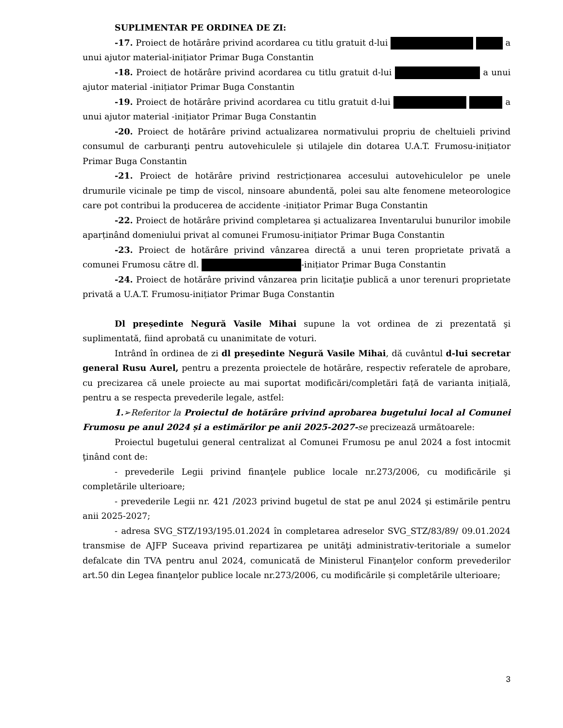SUPLIMENTAR PE ORDINEA DE ZI:
-17. Proiect de hotărâre privind acordarea cu titlu gratuit d-lui a unui ajutor material-inițiator Primar Buga Constantin
-18. Proiect de hotărâre privind acordarea cu titlu gratuit d-lui a unui ajutor material -inițiator Primar Buga Constantin
-19. Proiect de hotărâre privind acordarea cu titlu gratuit d-lui a unui ajutor material -inițiator Primar Buga Constantin
-20. Proiect de hotărâre privind actualizarea normativului propriu de cheltuieli privind consumul de carburanţi pentru autovehiculele și utilajele din dotarea U.A.T. Frumosu-inițiator Primar Buga Constantin
-21. Proiect de hotărâre privind restricționarea accesului autovehiculelor pe unele drumurile vicinale pe timp de viscol, ninsoare abundentă, polei sau alte fenomene meteorologice care pot contribui la producerea de accidente -inițiator Primar Buga Constantin
-22. Proiect de hotărâre privind completarea şi actualizarea Inventarului bunurilor imobile aparținând domeniului privat al comunei Frumosu-inițiator Primar Buga Constantin
-23. Proiect de hotărâre privind vânzarea directă a unui teren proprietate privată a comunei Frumosu către dl. -inițiator Primar Buga Constantin
-24. Proiect de hotărâre privind vânzarea prin licitaţie publică a unor terenuri proprietate privată a U.A.T. Frumosu-inițiator Primar Buga Constantin
Dl președinte Negură Vasile Mihai supune la vot ordinea de zi prezentată şi suplimentată, fiind aprobată cu unanimitate de voturi.
Intrând în ordinea de zi dl președinte Negură Vasile Mihai, dă cuvântul d-lui secretar general Rusu Aurel, pentru a prezenta proiectele de hotărâre, respectiv referatele de aprobare, cu precizarea că unele proiecte au mai suportat modificări/completări față de varianta inițială, pentru a se respecta prevederile legale, astfel:
1.➢Referitor la Proiectul de hotărâre privind aprobarea bugetului local al Comunei Frumosu pe anul 2024 și a estimărilor pe anii 2025-2027-se precizează următoarele:
Proiectul bugetului general centralizat al Comunei Frumosu pe anul 2024 a fost intocmit ţinând cont de:
- prevederile Legii privind finanţele publice locale nr.273/2006, cu modificările şi completările ulterioare;
- prevederile Legii nr. 421 /2023 privind bugetul de stat pe anul 2024 şi estimările pentru anii 2025-2027;
- adresa SVG_STZ/193/195.01.2024 în completarea adreselor SVG_STZ/83/89/ 09.01.2024 transmise de AJFP Suceava privind repartizarea pe unităţi administrativ-teritoriale a sumelor defalcate din TVA pentru anul 2024, comunicată de Ministerul Finanţelor conform prevederilor art.50 din Legea finanţelor publice locale nr.273/2006, cu modificările și completările ulterioare;
3